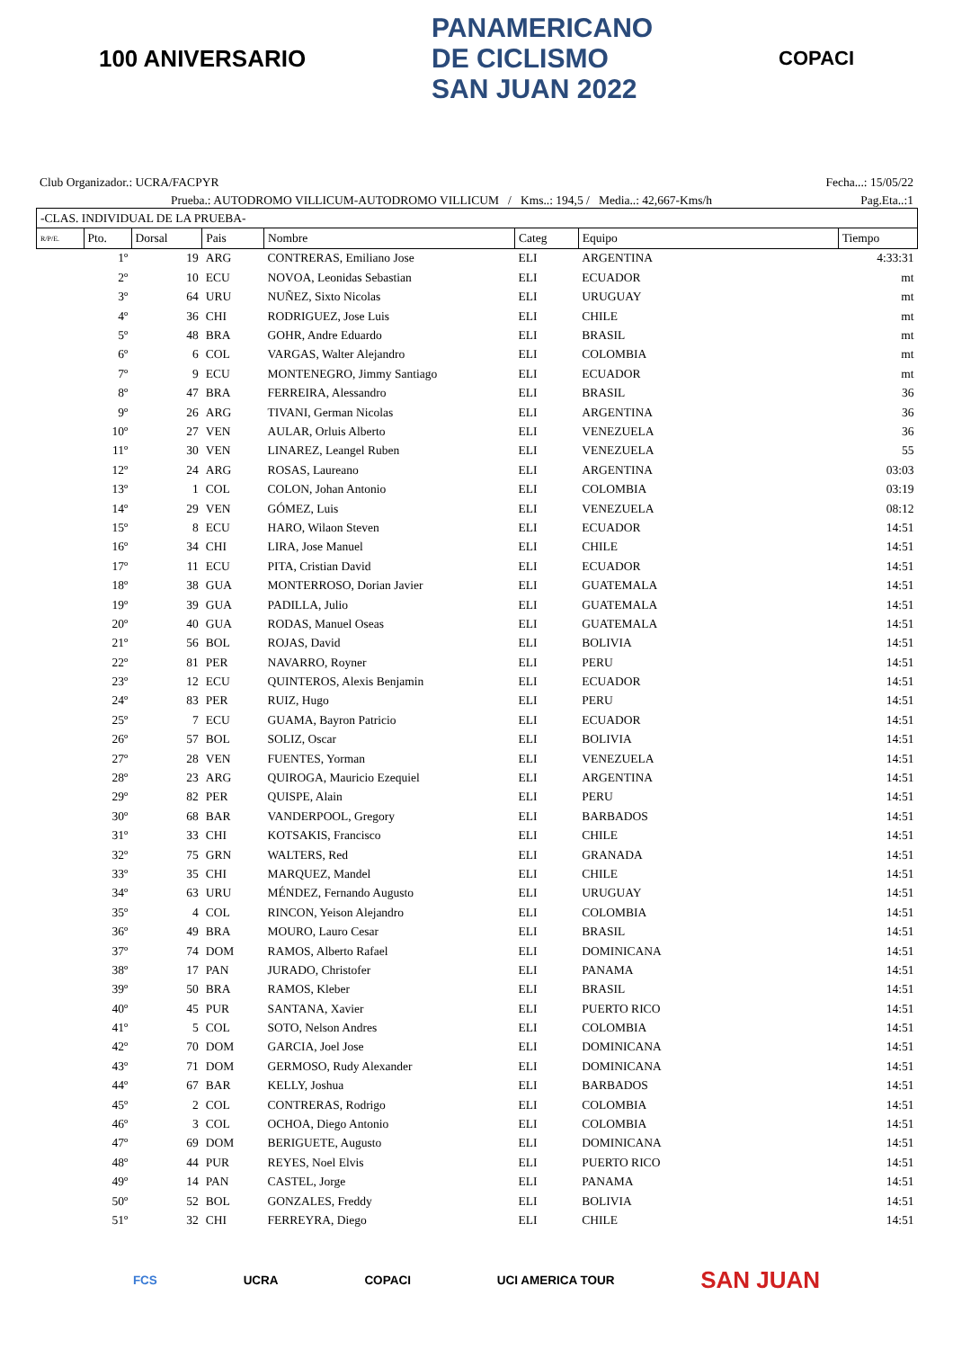100 ANIVERSARIO PANAMERICANO
DE CICLISMO
SAN JUAN 2022 COPACI
Club Organizador.: UCRA/FACPYR Fecha...: 15/05/22
Prueba.: AUTODROMO VILLICUM-AUTODROMO VILLICUM / Kms..: 194,5 / Media..: 42,667-Kms/h Pag.Eta..:1
| -CLAS. INDIVIDUAL DE LA PRUEBA- | | | | | | | |
| --- | --- | --- | --- | --- | --- | --- | --- |
| R/P/E. | Pto. | Dorsal | Pais | Nombre | Categ | Equipo | Tiempo |
| | 1º | 19 | ARG | CONTRERAS, Emiliano Jose | ELI | ARGENTINA | 4:33:31 |
| | 2º | 10 | ECU | NOVOA, Leonidas Sebastian | ELI | ECUADOR | mt |
| | 3º | 64 | URU | NUÑEZ, Sixto Nicolas | ELI | URUGUAY | mt |
| | 4º | 36 | CHI | RODRIGUEZ, Jose Luis | ELI | CHILE | mt |
| | 5º | 48 | BRA | GOHR, Andre Eduardo | ELI | BRASIL | mt |
| | 6º | 6 | COL | VARGAS, Walter Alejandro | ELI | COLOMBIA | mt |
| | 7º | 9 | ECU | MONTENEGRO, Jimmy Santiago | ELI | ECUADOR | mt |
| | 8º | 47 | BRA | FERREIRA, Alessandro | ELI | BRASIL | 36 |
| | 9º | 26 | ARG | TIVANI, German Nicolas | ELI | ARGENTINA | 36 |
| | 10º | 27 | VEN | AULAR, Orluis Alberto | ELI | VENEZUELA | 36 |
| | 11º | 30 | VEN | LINAREZ, Leangel Ruben | ELI | VENEZUELA | 55 |
| | 12º | 24 | ARG | ROSAS, Laureano | ELI | ARGENTINA | 03:03 |
| | 13º | 1 | COL | COLON, Johan Antonio | ELI | COLOMBIA | 03:19 |
| | 14º | 29 | VEN | GÓMEZ, Luis | ELI | VENEZUELA | 08:12 |
| | 15º | 8 | ECU | HARO, Wilaon Steven | ELI | ECUADOR | 14:51 |
| | 16º | 34 | CHI | LIRA, Jose Manuel | ELI | CHILE | 14:51 |
| | 17º | 11 | ECU | PITA, Cristian David | ELI | ECUADOR | 14:51 |
| | 18º | 38 | GUA | MONTERROSO, Dorian Javier | ELI | GUATEMALA | 14:51 |
| | 19º | 39 | GUA | PADILLA, Julio | ELI | GUATEMALA | 14:51 |
| | 20º | 40 | GUA | RODAS, Manuel Oseas | ELI | GUATEMALA | 14:51 |
| | 21º | 56 | BOL | ROJAS, David | ELI | BOLIVIA | 14:51 |
| | 22º | 81 | PER | NAVARRO, Royner | ELI | PERU | 14:51 |
| | 23º | 12 | ECU | QUINTEROS, Alexis Benjamin | ELI | ECUADOR | 14:51 |
| | 24º | 83 | PER | RUIZ, Hugo | ELI | PERU | 14:51 |
| | 25º | 7 | ECU | GUAMA, Bayron Patricio | ELI | ECUADOR | 14:51 |
| | 26º | 57 | BOL | SOLIZ, Oscar | ELI | BOLIVIA | 14:51 |
| | 27º | 28 | VEN | FUENTES, Yorman | ELI | VENEZUELA | 14:51 |
| | 28º | 23 | ARG | QUIROGA, Mauricio Ezequiel | ELI | ARGENTINA | 14:51 |
| | 29º | 82 | PER | QUISPE, Alain | ELI | PERU | 14:51 |
| | 30º | 68 | BAR | VANDERPOOL, Gregory | ELI | BARBADOS | 14:51 |
| | 31º | 33 | CHI | KOTSAKIS, Francisco | ELI | CHILE | 14:51 |
| | 32º | 75 | GRN | WALTERS, Red | ELI | GRANADA | 14:51 |
| | 33º | 35 | CHI | MARQUEZ, Mandel | ELI | CHILE | 14:51 |
| | 34º | 63 | URU | MÉNDEZ, Fernando Augusto | ELI | URUGUAY | 14:51 |
| | 35º | 4 | COL | RINCON, Yeison Alejandro | ELI | COLOMBIA | 14:51 |
| | 36º | 49 | BRA | MOURO, Lauro Cesar | ELI | BRASIL | 14:51 |
| | 37º | 74 | DOM | RAMOS, Alberto Rafael | ELI | DOMINICANA | 14:51 |
| | 38º | 17 | PAN | JURADO, Christofer | ELI | PANAMA | 14:51 |
| | 39º | 50 | BRA | RAMOS, Kleber | ELI | BRASIL | 14:51 |
| | 40º | 45 | PUR | SANTANA, Xavier | ELI | PUERTO RICO | 14:51 |
| | 41º | 5 | COL | SOTO, Nelson Andres | ELI | COLOMBIA | 14:51 |
| | 42º | 70 | DOM | GARCIA, Joel Jose | ELI | DOMINICANA | 14:51 |
| | 43º | 71 | DOM | GERMOSO, Rudy Alexander | ELI | DOMINICANA | 14:51 |
| | 44º | 67 | BAR | KELLY, Joshua | ELI | BARBADOS | 14:51 |
| | 45º | 2 | COL | CONTRERAS, Rodrigo | ELI | COLOMBIA | 14:51 |
| | 46º | 3 | COL | OCHOA, Diego Antonio | ELI | COLOMBIA | 14:51 |
| | 47º | 69 | DOM | BERIGUETE, Augusto | ELI | DOMINICANA | 14:51 |
| | 48º | 44 | PUR | REYES, Noel Elvis | ELI | PUERTO RICO | 14:51 |
| | 49º | 14 | PAN | CASTEL, Jorge | ELI | PANAMA | 14:51 |
| | 50º | 52 | BOL | GONZALES, Freddy | ELI | BOLIVIA | 14:51 |
| | 51º | 32 | CHI | FERREYRA, Diego | ELI | CHILE | 14:51 |
FCS UCRA COPACI UCI AMERICA TOUR SAN JUAN